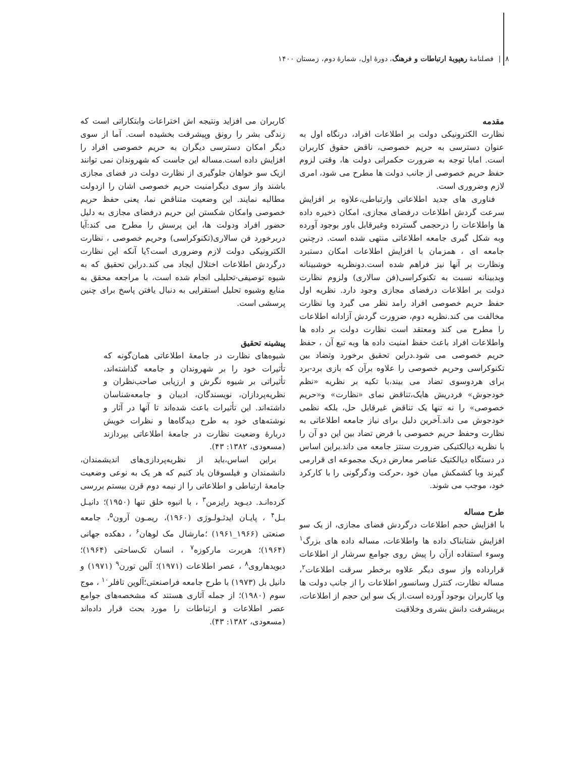۸ | فصلنامهٔ رهپویهٔ ارتباطات و فرهنگ، دورهٔ اول، شمارهٔ دوم، زمستان ۱۴۰۰
مقدمه
نظارت الکترونیکی دولت بر اطلاعات افراد، درنگاه اول به عنوان دسترسی به حریم خصوصی، ناقض حقوق کاربران است. امابا توجه به ضرورت حکمرانی دولت ها، وقتی لزوم حفظ حریم خصوصی از جانب دولت ها مطرح می شود، امری لازم وضروری است.
فناوری های جدید اطلاعاتی وارتباطی،علاوه بر افزایش سرعت گردش اطلاعات درفضای مجازی، امکان ذخیره داده ها واطلاعات را درحجمی گسترده وغیرقابل باور بوجود آورده وبه شکل گیری جامعه اطلاعاتی منتهی شده است. درچنین جامعه ای ، همزمان با افزایش اطلاعات امکان دستبرد ونظارت بر آنها نیز فراهم شده است.دونظریه خوشبینانه وبدبینانه نسبت به تکنوکراسی(فن سالاری) ولزوم نظارت دولت بر اطلاعات درفضای مجازی وجود دارد. نظریه اول حفظ حریم خصوصی افراد رامد نظر می گیرد وبا نظارت مخالفت می کند.نظریه دوم، ضرورت گردش آزادانه اطلاعات را مطرح می کند ومعتقد است نظارت دولت بر داده ها واطلاعات افراد باعث حفظ امنیت داده ها وبه تبع آن ، حفظ حریم خصوصی می شود.دراین تحقیق برخورد وتضاد بین تکنوکراسی وحریم خصوصی را علاوه برآن که بازی برد-برد برای هردوسوی تضاد می بیند،با تکیه بر نظریه «نظم خودجوش» فردریش هایک،تناقض نمای «نظارت» و«حریم خصوصی» را نه تنها یک تناقض غیرقابل حل، بلکه نظمی خودجوش می داند.آخرین دلیل برای نیاز جامعه اطلاعاتی به نظارت وحفظ حریم خصوصی با فرض تضاد بین این دو آن را با نظریه دیالکتیکی ضرورت سنتز جامعه می داند.براین اساس در دستگاه دیالکتیک عناصر معارض دریک مجموعه ای قرارمی گیرند وبا کشمکش میان خود ،حرکت ودگرگونی را با کارکرد خود، موجب می شوند.
طرح مساله
با افزایش حجم اطلاعات درگردش فضای مجازی، از یک سو افزایش شتابناک داده ها واطلاعات، مساله داده های بزرگ<sup>۱</sup> وسوء استفاده ازآن را پیش روی جوامع سرشار از اطلاعات قرارداده واز سوی دیگر علاوه برخطر سرقت اطلاعات<sup>۲</sup>، مساله نظارت، کنترل وسانسور اطلاعات را از جانب دولت ها ویا کاربران بوجود آورده است.از یک سو این حجم از اطلاعات، برپیشرفت دانش بشری وخلاقیت
کاربران می افزاید ونتیجه اش اختراعات وابتکاراتی است که زندگی بشر را رونق وپیشرفت بخشیده است. آما از سوی دیگر امکان دسترسی دیگران به حریم خصوصی افراد را افزایش داده است.مساله این جاست که شهروندان نمی توانند ازیک سو خواهان جلوگیری از نظارت دولت در فضای مجازی باشند واز سوی دیگرامنیت حریم خصوصی اشان را ازدولت مطالبه نمایند. این وضعیت متناقض نما، یعنی حفظ حریم خصوصی وامکان شکستن این حریم درفضای مجازی به دلیل حضور افراد ودولت ها، این پرسش را مطرح می کند:آیا دربرخورد فن سالاری(تکنوکراسی) وحریم خصوصی ، نظارت الکترونیکی دولت لازم وضروری است؟یا آنکه این نظارت درگردش اطلاعات اختلال ایجاد می کند.دراین تحقیق که به شیوه توصیفی-تحلیلی انجام شده است، با مراجعه محقق به منابع وشیوه تحلیل استقرایی به دنبال یافتن پاسخ برای چنین پرسشی است.
پیشینه تحقیق
شیوه‌های نظارت در جامعهٔ اطلاعاتی همان‌گونه که تأثیرات خود را بر شهروندان و جامعه گذاشته‌اند، تأثیراتی بر شیوه نگرش و ارزیابی صاحب‌نظران و نظریه‌پردازان، نویسندگان، ادیبان و جامعه‌شناسان داشته‌اند. این تأثیرات باعث شده‌اند تا آنها در آثار و نوشته‌های خود به طرح دیدگاه‌ها و نظرات خویش دربارهٔ وضعیت نظارت در جامعهٔ اطلاعاتی بپردازند (مسعودی، ۱۳۸۲: ۴۳).
براین اساس،باید از نظریه‌پردازی‌های اندیشمندان، دانشمندان و فیلسوفان یاد کنیم که هر یک به نوعی وضعیت جامعهٔ ارتباطی و اطلاعاتی را از نیمه دوم قرن بیستم بررسی کرده‌انـد. دیـوید رایزمن<sup>۳</sup> ، با انبوه خلق تنها (۱۹۵۰)؛ دانیـل بـل<sup>۴</sup> ، پایـان ایدئـولـوژی (۱۹۶۰)، ریمـون آرون<sup>۵</sup>، جامعه صنعتی (۱۹۶۶_۱۹۶۱) ؛مارشال مک لوهان<sup>۶</sup> ، دهکده جهانی (۱۹۶۴)؛ هربرت مارکوزه<sup>۷</sup> ، انسان تک‌ساحتی (۱۹۶۴)؛ دیویدهاروی<sup>۸</sup> ، عصر اطلاعات (۱۹۷۱)؛ آلین تورن<sup>۹</sup> (۱۹۷۱) و دانیل بل (۱۹۷۳) با طرح جامعه فراصنعتی؛آلوین تافلر<sup>۱۰</sup> ، موج سوم (۱۹۸۰)؛ از جمله آثاری هستند که مشخصه‌های جوامع عصر اطلاعات و ارتباطات را مورد بحث قرار داده‌اند (مسعودی، ۱۳۸۲: ۴۳).